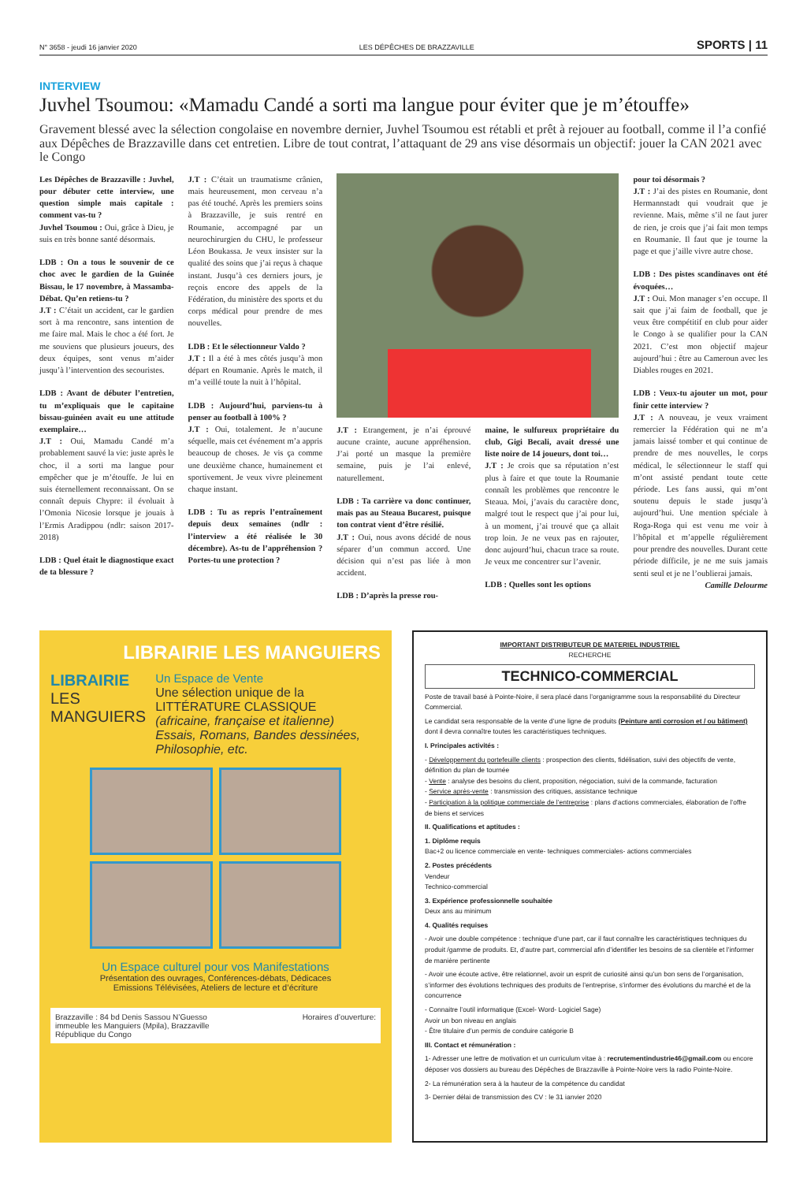N° 3658 - jeudi 16 janvier 2020 LES DÉPÊCHES DE BRAZZAVILLE SPORTS | 11
INTERVIEW
Juvhel Tsoumou: «Mamadu Candé a sorti ma langue pour éviter que je m’étouffe»
Gravement blessé avec la sélection congolaise en novembre dernier, Juvhel Tsoumou est rétabli et prêt à rejouer au football, comme il l’a confié aux Dépêches de Brazzaville dans cet entretien. Libre de tout contrat, l’attaquant de 29 ans vise désormais un objectif: jouer la CAN 2021 avec le Congo
Les Dépêches de Brazzaville : Juvhel, pour débuter cette interview, une question simple mais capitale : comment vas-tu ?
Juvhel Tsoumou : Oui, grâce à Dieu, je suis en très bonne santé désormais.
LDB : On a tous le souvenir de ce choc avec le gardien de la Guinée Bissau, le 17 novembre, à Massamba-Débat. Qu’en retiens-tu ?
J.T : C’était un accident, car le gardien sort à ma rencontre, sans intention de me faire mal. Mais le choc a été fort. Je me souviens que plusieurs joueurs, des deux équipes, sont venus m’aider jusqu’à l’intervention des secouristes.
LDB : Avant de débuter l’entretien, tu m’expliquais que le capitaine bissau-guinéen avait eu une attitude exemplaire…
J.T : Oui, Mamadu Candé m’a probablement sauvé la vie: juste après le choc, il a sorti ma langue pour empêcher que je m’étouffe. Je lui en suis éternellement reconnaissant. On se connaît depuis Chypre: il évoluait à l’Omonia Nicosie lorsque je jouais à l’Ermis Aradippou (ndlr: saison 2017-2018)
LDB : Quel était le diagnostique exact de ta blessure ?
J.T : C’était un traumatisme crânien, mais heureusement, mon cerveau n’a pas été touché. Après les premiers soins à Brazzaville, je suis rentré en Roumanie, accompagné par un neurochirurgien du CHU, le professeur Léon Boukassa. Je veux insister sur la qualité des soins que j’ai reçus à chaque instant. Jusqu’à ces derniers jours, je reçois encore des appels de la Fédération, du ministère des sports et du corps médical pour prendre de mes nouvelles.
LDB : Et le sélectionneur Valdo ?
J.T : Il a été à mes côtés jusqu’à mon départ en Roumanie. Après le match, il m’a veillé toute la nuit à l’hôpital.
LDB : Aujourd’hui, parviens-tu à penser au football à 100% ?
J.T : Oui, totalement. Je n’aucune séquelle, mais cet événement m’a appris beaucoup de choses. Je vis ça comme une deuxième chance, humainement et sportivement. Je veux vivre pleinement chaque instant.
LDB : Tu as repris l’entraînement depuis deux semaines (ndlr : l’interview a été réalisée le 30 décembre). As-tu de l’appréhension ? Portes-tu une protection ?
J.T : Etrangement, je n’ai éprouvé aucune crainte, aucune appréhension. J’ai porté un masque la première semaine, puis je l’ai enlevé, naturellement.
LDB : Ta carrière va donc continuer, mais pas au Steaua Bucarest, puisque ton contrat vient d’être résilié.
J.T : Oui, nous avons décidé de nous séparer d’un commun accord. Une décision qui n’est pas liée à mon accident.
LDB : D’après la presse rou-
maine, le sulfureux propriétaire du club, Gigi Becali, avait dressé une liste noire de 14 joueurs, dont toi…
J.T : Je crois que sa réputation n’est plus à faire et que toute la Roumanie connaît les problèmes que rencontre le Steaua. Moi, j’avais du caractère donc, malgré tout le respect que j’ai pour lui, à un moment, j’ai trouvé que ça allait trop loin. Je ne veux pas en rajouter, donc aujourd’hui, chacun trace sa route. Je veux me concentrer sur l’avenir.
LDB : Quelles sont les options
pour toi désormais ?
J.T : J’ai des pistes en Roumanie, dont Hermannstadt qui voudrait que je revienne. Mais, même s’il ne faut jurer de rien, je crois que j’ai fait mon temps en Roumanie. Il faut que je tourne la page et que j’aille vivre autre chose.
LDB : Des pistes scandinaves ont été évoquées…
J.T : Oui. Mon manager s’en occupe. Il sait que j’ai faim de football, que je veux être compétitif en club pour aider le Congo à se qualifier pour la CAN 2021. C’est mon objectif majeur aujourd’hui : être au Cameroun avec les Diables rouges en 2021.
LDB : Veux-tu ajouter un mot, pour finir cette interview ?
J.T : A nouveau, je veux vraiment remercier la Fédération qui ne m’a jamais laissé tomber et qui continue de prendre de mes nouvelles, le corps médical, le sélectionneur le staff qui m’ont assisté pendant toute cette période. Les fans aussi, qui m’ont soutenu depuis le stade jusqu’à aujourd’hui. Une mention spéciale à Roga-Roga qui est venu me voir à l’hôpital et m’appelle régulièrement pour prendre des nouvelles. Durant cette période difficile, je ne me suis jamais senti seul et je ne l’oublierai jamais.
Camille Delourme
LIBRAIRIE LES MANGUIERS
LIBRAIRIE
LES MANGUIERS
Un Espace de Vente
Une sélection unique de la
LITTÉRATURE CLASSIQUE
(africaine, française et italienne)
Essais, Romans, Bandes dessinées, Philosophie, etc.
Un Espace culturel pour vos Manifestations
Présentation des ouvrages, Conférences-débats, Dédicaces
Emissions Télévisées, Ateliers de lecture et d’écriture
Brazzaville : 84 bd Denis Sassou N’Guesso
immeuble les Manguiers (Mpila), Brazzaville
République du Congo Horaires d’ouverture:
IMPORTANT DISTRIBUTEUR DE MATERIEL INDUSTRIEL
RECHERCHE
TECHNICO-COMMERCIAL
Poste de travail basé à Pointe-Noire, il sera placé dans l’organigramme sous la responsabilité du Directeur Commercial.
Le candidat sera responsable de la vente d’une ligne de produits (Peinture anti corrosion et / ou bâtiment) dont il devra connaître toutes les caractéristiques techniques.
I. Principales activités :
- Développement du portefeuille clients : prospection des clients, fidélisation, suivi des objectifs de vente, définition du plan de tournée
- Vente : analyse des besoins du client, proposition, négociation, suivi de la commande, facturation
- Service après-vente : transmission des critiques, assistance technique
- Participation à la politique commerciale de l’entreprise : plans d’actions commerciales, élaboration de l’offre de biens et services
II. Qualifications et aptitudes :
1. Diplôme requis
Bac+2 ou licence commerciale en vente- techniques commerciales- actions commerciales
2. Postes précédents
Vendeur
Technico-commercial
3. Expérience professionnelle souhaitée
Deux ans au minimum
4. Qualités requises
- Avoir une double compétence : technique d’une part, car il faut connaître les caractéristiques techniques du produit /gamme de produits. Et, d’autre part, commercial afin d’identifier les besoins de sa clientèle et l’informer de manière pertinente
- Avoir une écoute active, être relationnel, avoir un esprit de curiosité ainsi qu’un bon sens de l’organisation, s’informer des évolutions techniques des produits de l’entreprise, s’informer des évolutions du marché et de la concurrence
- Connaitre l’outil informatique (Excel- Word- Logiciel Sage)
Avoir un bon niveau en anglais
- Être titulaire d’un permis de conduire catégorie B
III. Contact et rémunération :
1- Adresser une lettre de motivation et un curriculum vitae à : recrutementindustrie46@gmail.com ou encore déposer vos dossiers au bureau des Dépêches de Brazzaville à Pointe-Noire vers la radio Pointe-Noire.
2- La rémunération sera à la hauteur de la compétence du candidat
3- Dernier délai de transmission des CV : le 31 ianvier 2020